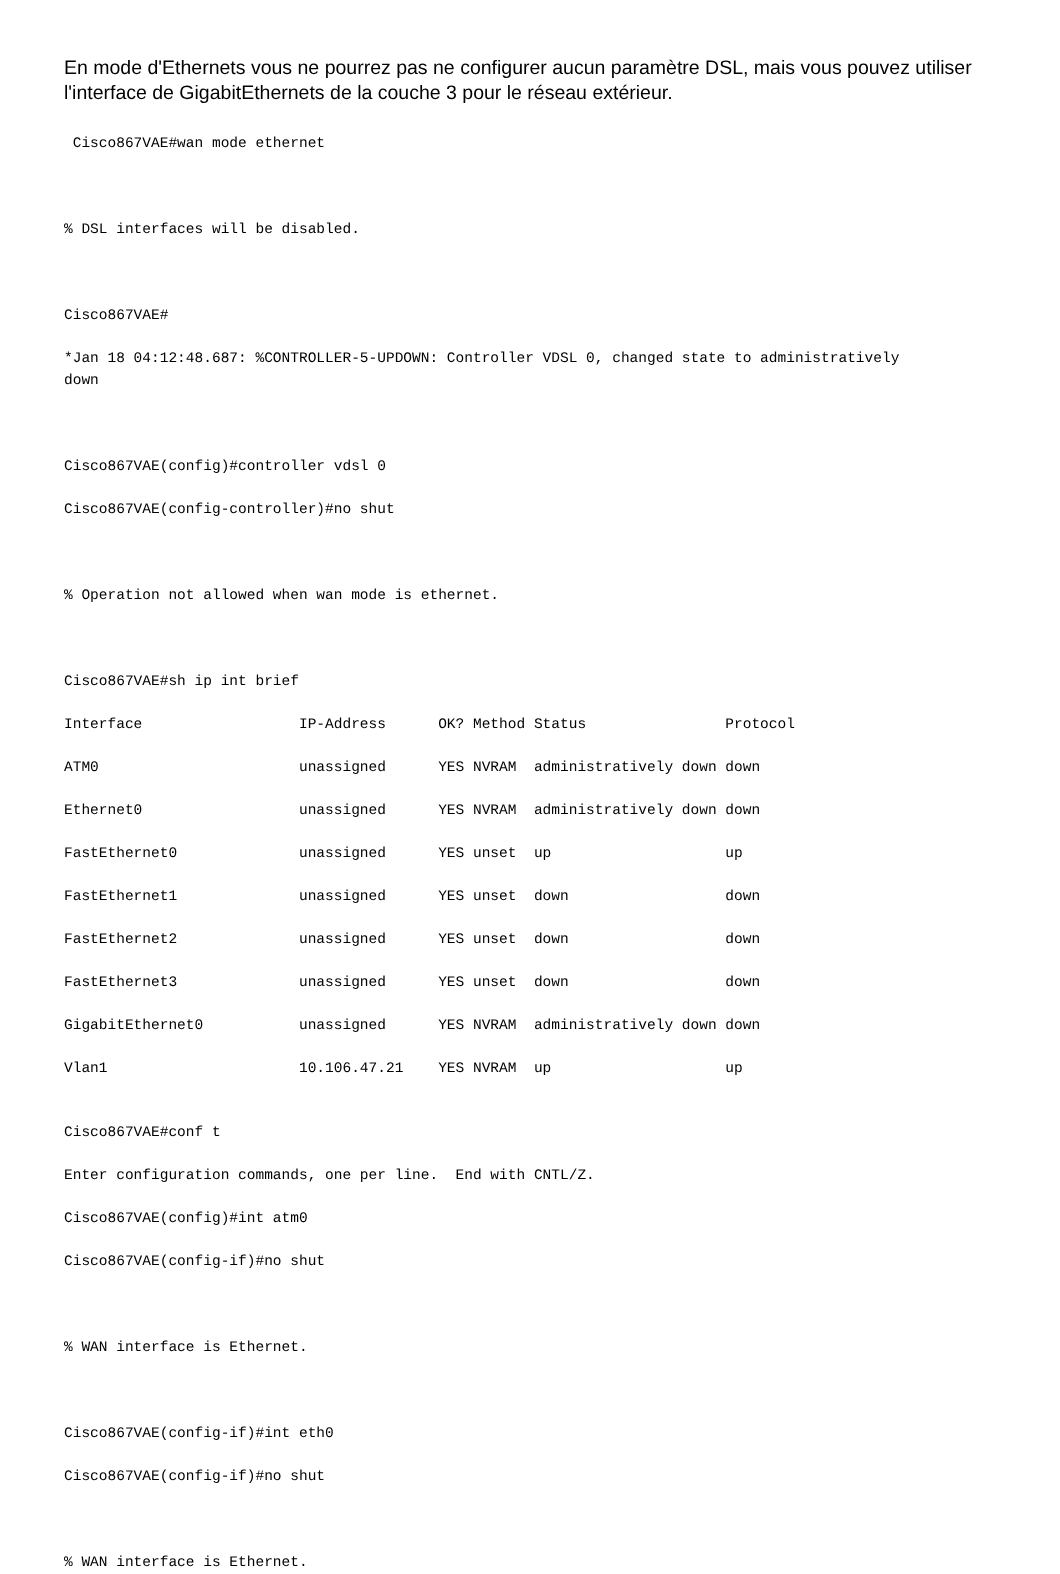En mode d'Ethernets vous ne pourrez pas ne configurer aucun paramètre DSL, mais vous pouvez utiliser l'interface de GigabitEthernets de la couche 3 pour le réseau extérieur.
 Cisco867VAE#wan mode ethernet



% DSL interfaces will be disabled.



Cisco867VAE#

*Jan 18 04:12:48.687: %CONTROLLER-5-UPDOWN: Controller VDSL 0, changed state to administratively
down



Cisco867VAE(config)#controller vdsl 0

Cisco867VAE(config-controller)#no shut



% Operation not allowed when wan mode is ethernet.



Cisco867VAE#sh ip int brief

Interface                  IP-Address      OK? Method Status                Protocol

ATM0                       unassigned      YES NVRAM  administratively down down

Ethernet0                  unassigned      YES NVRAM  administratively down down

FastEthernet0              unassigned      YES unset  up                    up

FastEthernet1              unassigned      YES unset  down                  down

FastEthernet2              unassigned      YES unset  down                  down

FastEthernet3              unassigned      YES unset  down                  down

GigabitEthernet0           unassigned      YES NVRAM  administratively down down

Vlan1                      10.106.47.21    YES NVRAM  up                    up


Cisco867VAE#conf t

Enter configuration commands, one per line.  End with CNTL/Z.

Cisco867VAE(config)#int atm0

Cisco867VAE(config-if)#no shut



% WAN interface is Ethernet.



Cisco867VAE(config-if)#int eth0

Cisco867VAE(config-if)#no shut



% WAN interface is Ethernet.